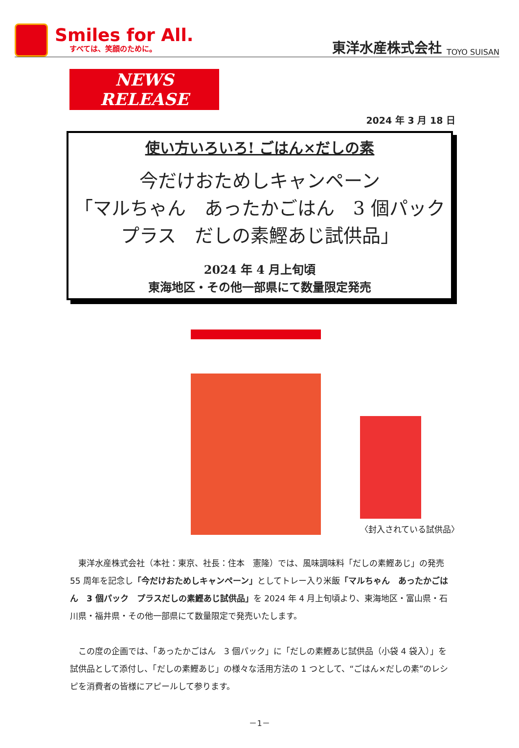Smiles for All.
すべては、笑顔のために。
東洋水産株式会社 TOYO SUISAN
NEWS RELEASE
2024 年 3 月 18 日
使い方いろいろ! ごはん×だしの素
今だけおためしキャンペーン
「マルちゃん　あったかごはん　3 個パック
プラス　だしの素鰹あじ試供品」
2024 年 4 月上旬頃
東海地区・その他一部県にて数量限定発売
〈封入されている試供品〉
東洋水産株式会社（本社：東京、社長：住本　憲隆）では、風味調味料「だしの素鰹あじ」の発売 55 周年を記念し「今だけおためしキャンペーン」としてトレー入り米飯「マルちゃん　あったかごはん　3 個パック　プラスだしの素鰹あじ試供品」を 2024 年 4 月上旬頃より、東海地区・富山県・石川県・福井県・その他一部県にて数量限定で発売いたします。
この度の企画では、「あったかごはん　3 個パック」に「だしの素鰹あじ試供品（小袋 4 袋入）」を試供品として添付し、「だしの素鰹あじ」の様々な活用方法の 1 つとして、“ごはん×だしの素”のレシピを消費者の皆様にアピールして参ります。
－1－